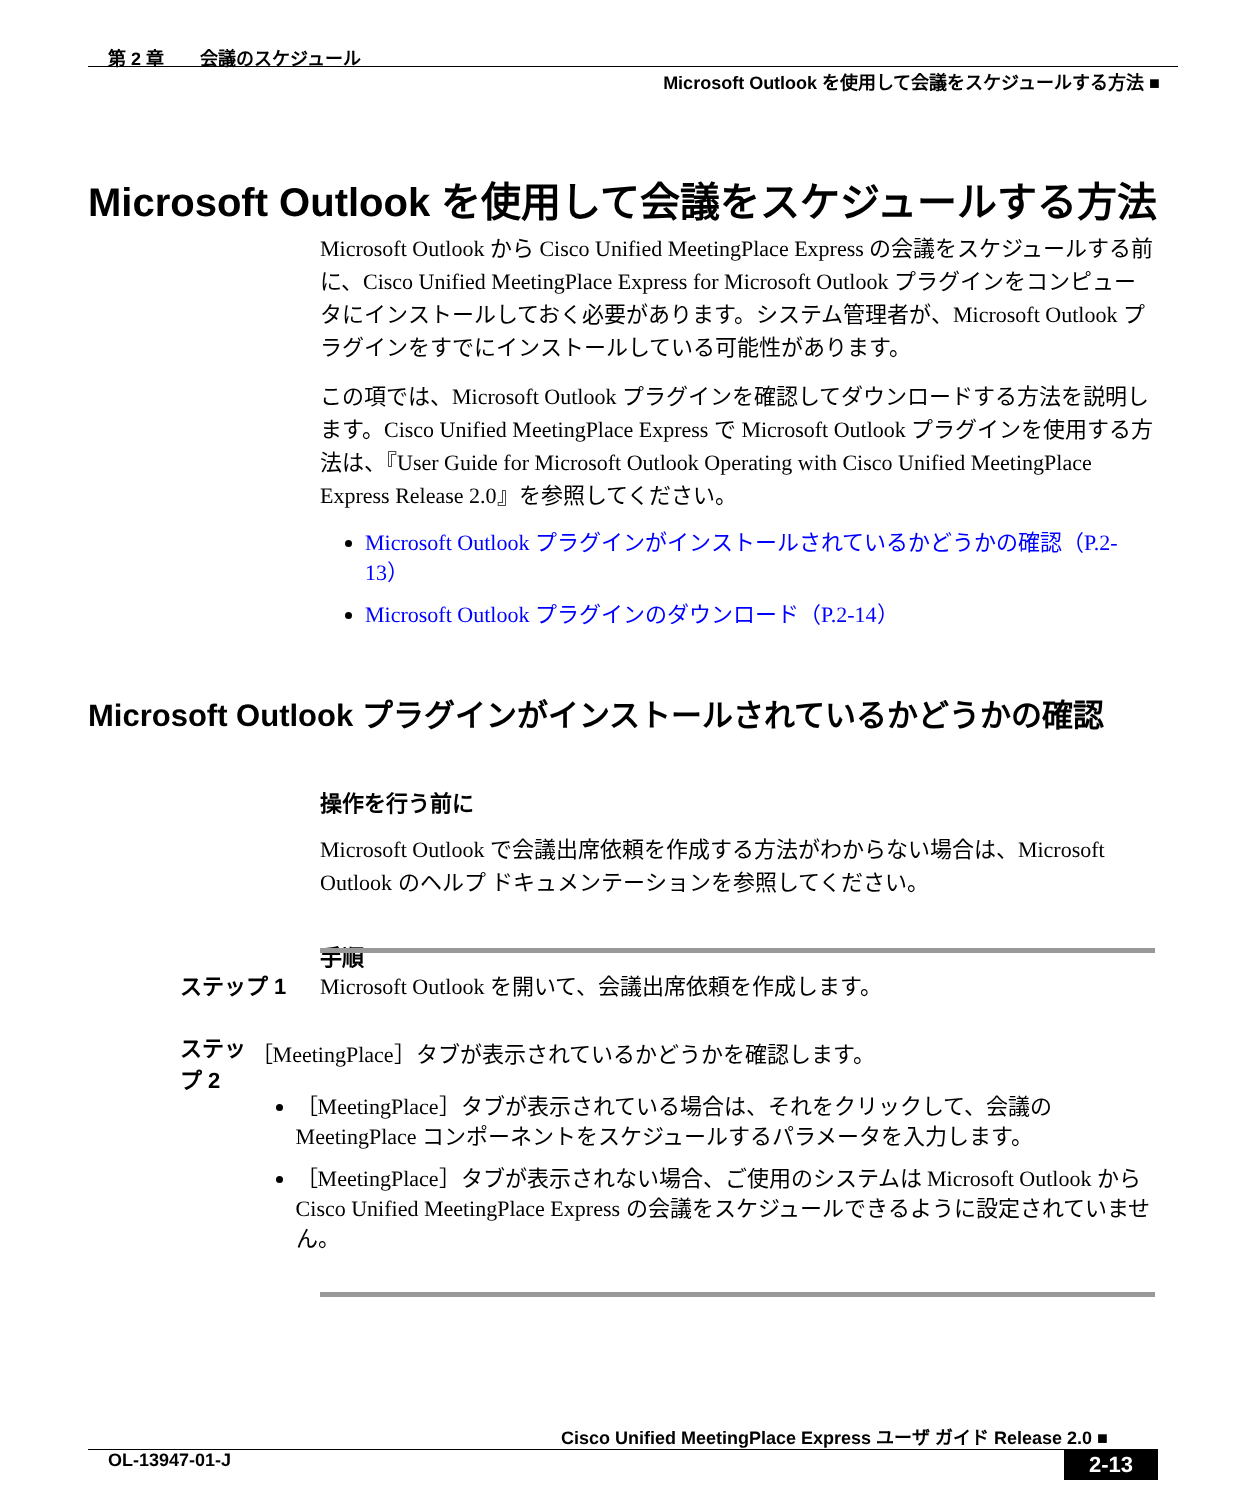第 2 章　　会議のスケジュール
Microsoft Outlook を使用して会議をスケジュールする方法 ■
Microsoft Outlook を使用して会議をスケジュールする方法
Microsoft Outlook から Cisco Unified MeetingPlace Express の会議をスケジュールする前に、Cisco Unified MeetingPlace Express for Microsoft Outlook プラグインをコンピュータにインストールしておく必要があります。システム管理者が、Microsoft Outlook プラグインをすでにインストールしている可能性があります。
この項では、Microsoft Outlook プラグインを確認してダウンロードする方法を説明します。Cisco Unified MeetingPlace Express で Microsoft Outlook プラグインを使用する方法は、『User Guide for Microsoft Outlook Operating with Cisco Unified MeetingPlace Express Release 2.0』を参照してください。
Microsoft Outlook プラグインがインストールされているかどうかの確認（P.2-13）
Microsoft Outlook プラグインのダウンロード（P.2-14）
Microsoft Outlook プラグインがインストールされているかどうかの確認
操作を行う前に
Microsoft Outlook で会議出席依頼を作成する方法がわからない場合は、Microsoft Outlook のヘルプ ドキュメンテーションを参照してください。
手順
ステップ 1 Microsoft Outlook を開いて、会議出席依頼を作成します。
ステップ 2 ［MeetingPlace］タブが表示されているかどうかを確認します。
［MeetingPlace］タブが表示されている場合は、それをクリックして、会議の MeetingPlace コンポーネントをスケジュールするパラメータを入力します。
［MeetingPlace］タブが表示されない場合、ご使用のシステムは Microsoft Outlook から Cisco Unified MeetingPlace Express の会議をスケジュールできるように設定されていません。
Cisco Unified MeetingPlace Express ユーザ ガイド Release 2.0 ■
OL-13947-01-J 2-13